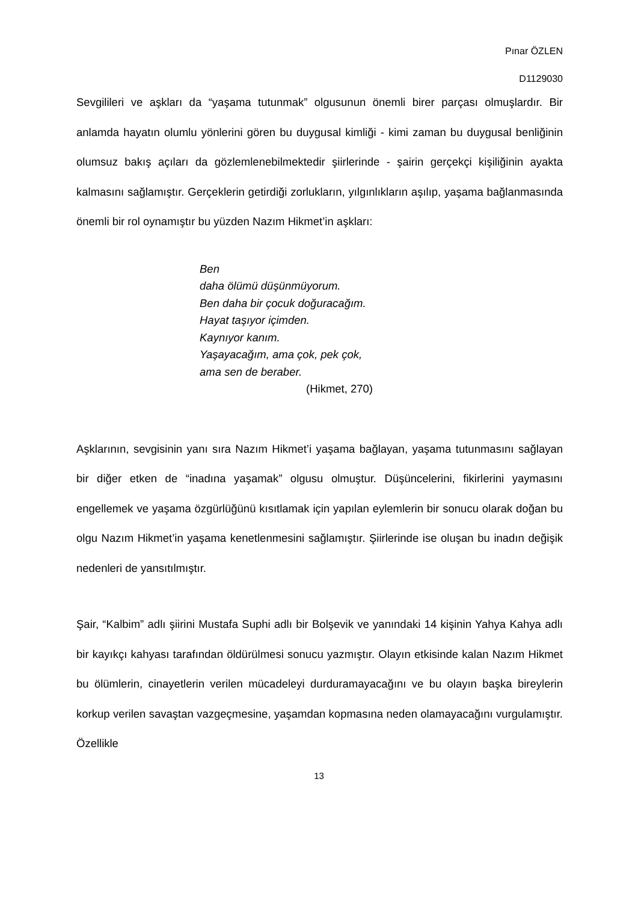Pınar ÖZLEN
D1129030
Sevgilileri ve aşkları da “yaşama tutunmak” olgusunun önemli birer parçası olmuşlardır. Bir anlamda hayatın olumlu yönlerini gören bu duygusal kimliği - kimi zaman bu duygusal benliğinin olumsuz bakış açıları da gözlemlenebilmektedir şiirlerinde - şairin gerçekçi kişiliğinin ayakta kalmasını sağlamıştır. Gerçeklerin getirdiği zorlukların, yılgınlıkların aşılıp, yaşama bağlanmasında önemli bir rol oynamıştır bu yüzden Nazım Hikmet’in aşkları:
Ben
daha ölümü düşünmüyorum.
Ben daha bir çocuk doğuracağım.
Hayat taşıyor içimden.
Kaynıyor kanım.
Yaşayacağım, ama çok, pek çok,
ama sen de beraber.
(Hikmet, 270)
Aşklarının, sevgisinin yanı sıra Nazım Hikmet’i yaşama bağlayan, yaşama tutunmasını sağlayan bir diğer etken de “inadına yaşamak” olgusu olmuştur. Düşüncelerini, fikirlerini yaymasını engellemek ve yaşama özgürlüğünü kısıtlamak için yapılan eylemlerin bir sonucu olarak doğan bu olgu Nazım Hikmet’in yaşama kenetlenmesini sağlamıştır. Şiirlerinde ise oluşan bu inadın değişik nedenleri de yansıtılmıştır.
Şair, “Kalbim” adlı şiirini Mustafa Suphi adlı bir Bolşevik ve yanındaki 14 kişinin Yahya Kahya adlı bir kayıkçı kahyası tarafından öldürülmesi sonucu yazmıştır. Olayın etkisinde kalan Nazım Hikmet bu ölümlerin, cinayetlerin verilen mücadeleyi durduramayacağını ve bu olayın başka bireylerin korkup verilen savaştan vazgeçmesine, yaşamdan kopmasına neden olamayacağını vurgulamıştır. Özellikle
13